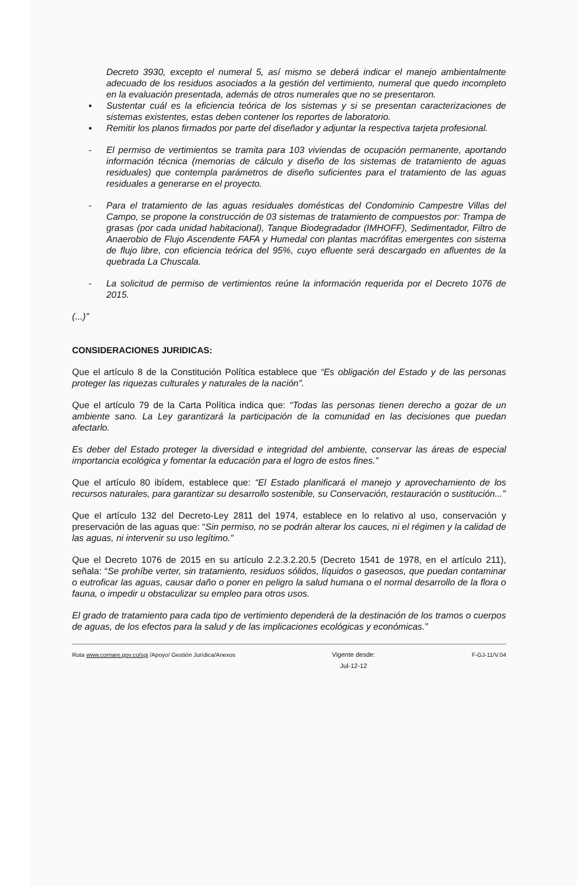Decreto 3930, excepto el numeral 5, así mismo se deberá indicar el manejo ambientalmente adecuado de los residuos asociados a la gestión del vertimiento, numeral que quedo incompleto en la evaluación presentada, además de otros numerales que no se presentaron.
▪ Sustentar cuál es la eficiencia teórica de los sistemas y si se presentan caracterizaciones de sistemas existentes, estas deben contener los reportes de laboratorio.
▪ Remitir los planos firmados por parte del diseñador y adjuntar la respectiva tarjeta profesional.
- El permiso de vertimientos se tramita para 103 viviendas de ocupación permanente, aportando información técnica (memorias de cálculo y diseño de los sistemas de tratamiento de aguas residuales) que contempla parámetros de diseño suficientes para el tratamiento de las aguas residuales a generarse en el proyecto.
- Para el tratamiento de las aguas residuales domésticas del Condominio Campestre Villas del Campo, se propone la construcción de 03 sistemas de tratamiento de compuestos por: Trampa de grasas (por cada unidad habitacional), Tanque Biodegradador (IMHOFF), Sedimentador, Filtro de Anaerobio de Flujo Ascendente FAFA y Humedal con plantas macrófitas emergentes con sistema de flujo libre, con eficiencia teórica del 95%, cuyo efluente será descargado en afluentes de la quebrada La Chuscala.
- La solicitud de permiso de vertimientos reúne la información requerida por el Decreto 1076 de 2015.
(...)”
CONSIDERACIONES JURIDICAS:
Que el artículo 8 de la Constitución Política establece que “Es obligación del Estado y de las personas proteger las riquezas culturales y naturales de la nación”.
Que el artículo 79 de la Carta Política indica que: “Todas las personas tienen derecho a gozar de un ambiente sano. La Ley garantizará la participación de la comunidad en las decisiones que puedan afectarlo.
Es deber del Estado proteger la diversidad e integridad del ambiente, conservar las áreas de especial importancia ecológica y fomentar la educación para el logro de estos fines.”
Que el artículo 80 ibídem, establece que: “El Estado planificará el manejo y aprovechamiento de los recursos naturales, para garantizar su desarrollo sostenible, su Conservación, restauración o sustitución...”
Que el artículo 132 del Decreto-Ley 2811 del 1974, establece en lo relativo al uso, conservación y preservación de las aguas que: “Sin permiso, no se podrán alterar los cauces, ni el régimen y la calidad de las aguas, ni intervenir su uso legítimo.”
Que el Decreto 1076 de 2015 en su artículo 2.2.3.2.20.5 (Decreto 1541 de 1978, en el artículo 211), señala: “Se prohíbe verter, sin tratamiento, residuos sólidos, líquidos o gaseosos, que puedan contaminar o eutroficar las aguas, causar daño o poner en peligro la salud humana o el normal desarrollo de la flora o fauna, o impedir u obstaculizar su empleo para otros usos.
El grado de tratamiento para cada tipo de vertimiento dependerá de la destinación de los tramos o cuerpos de aguas, de los efectos para la salud y de las implicaciones ecológicas y económicas.”
Ruta www.cornare.gov.co/sgi /Apoyo/ Gestión Jurídica/Anexos
Vigente desde:
Jul-12-12
F-GJ-11/V.04